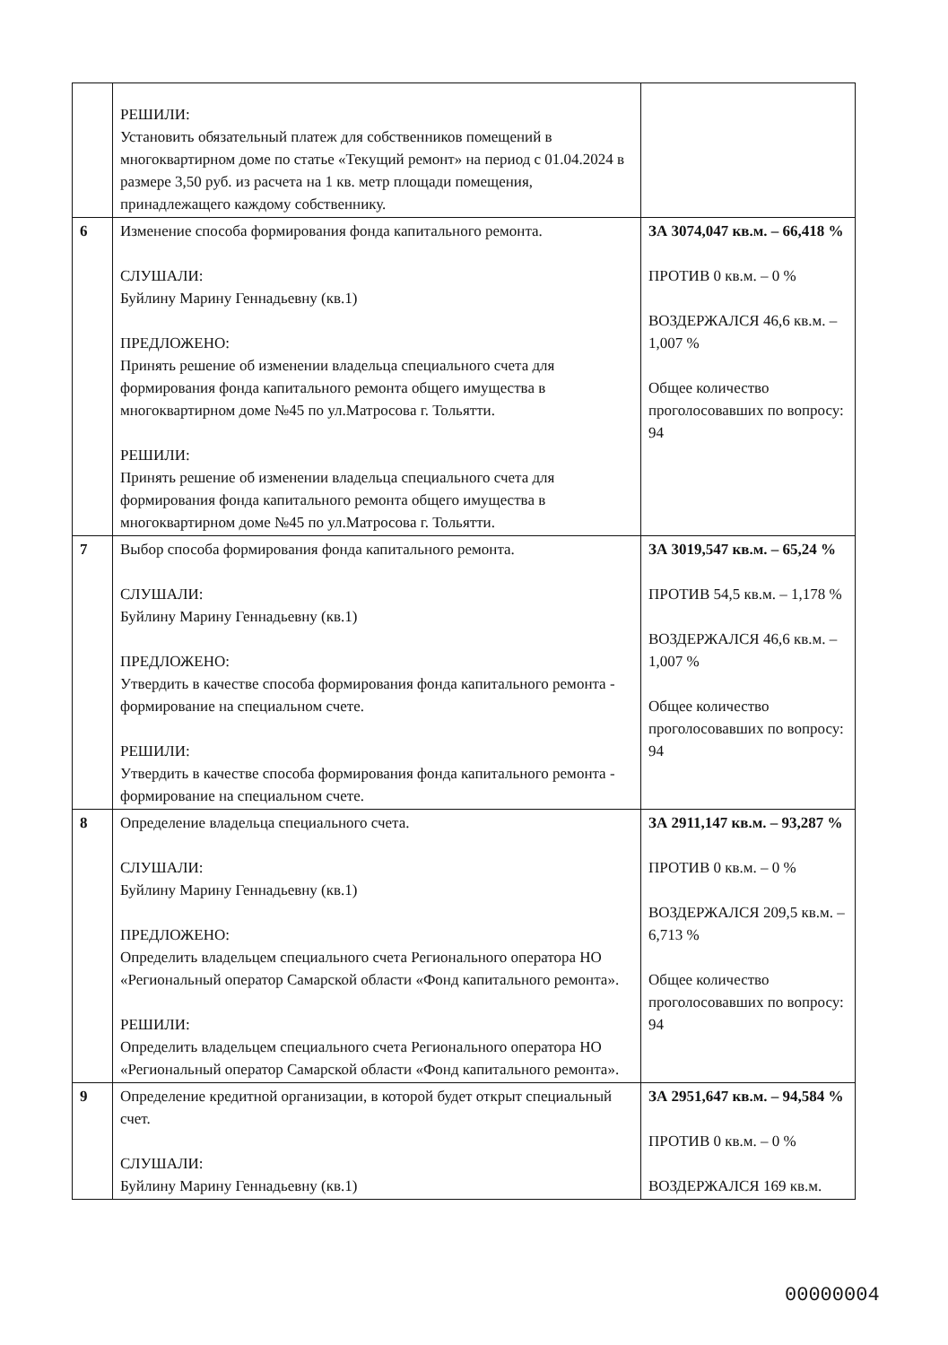| | РЕШИЛИ: Установить обязательный платеж для собственников помещений в многоквартирном доме по статье «Текущий ремонт» на период с 01.04.2024 в размере 3,50 руб. из расчета на 1 кв. метр площади помещения, принадлежащего каждому собственнику. | |
| 6 | Изменение способа формирования фонда капитального ремонта. СЛУШАЛИ: Буйлину Марину Геннадьевну (кв.1) ПРЕДЛОЖЕНО: Принять решение об изменении владельца специального счета для формирования фонда капитального ремонта общего имущества в многоквартирном доме №45 по ул.Матросова г. Тольятти. РЕШИЛИ: Принять решение об изменении владельца специального счета для формирования фонда капитального ремонта общего имущества в многоквартирном доме №45 по ул.Матросова г. Тольятти. | ЗА 3074,047 кв.м. – 66,418 % ПРОТИВ 0 кв.м. – 0 % ВОЗДЕРЖАЛСЯ 46,6 кв.м. – 1,007 % Общее количество проголосовавших по вопросу: 94 |
| 7 | Выбор способа формирования фонда капитального ремонта. СЛУШАЛИ: Буйлину Марину Геннадьевну (кв.1) ПРЕДЛОЖЕНО: Утвердить в качестве способа формирования фонда капитального ремонта - формирование на специальном счете. РЕШИЛИ: Утвердить в качестве способа формирования фонда капитального ремонта - формирование на специальном счете. | ЗА 3019,547 кв.м. – 65,24 % ПРОТИВ 54,5 кв.м. – 1,178 % ВОЗДЕРЖАЛСЯ 46,6 кв.м. – 1,007 % Общее количество проголосовавших по вопросу: 94 |
| 8 | Определение владельца специального счета. СЛУШАЛИ: Буйлину Марину Геннадьевну (кв.1) ПРЕДЛОЖЕНО: Определить владельцем специального счета Регионального оператора НО «Региональный оператор Самарской области «Фонд капитального ремонта». РЕШИЛИ: Определить владельцем специального счета Регионального оператора НО «Региональный оператор Самарской области «Фонд капитального ремонта». | ЗА 2911,147 кв.м. – 93,287 % ПРОТИВ 0 кв.м. – 0 % ВОЗДЕРЖАЛСЯ 209,5 кв.м. – 6,713 % Общее количество проголосовавших по вопросу: 94 |
| 9 | Определение кредитной организации, в которой будет открыт специальный счет. СЛУШАЛИ: Буйлину Марину Геннадьевну (кв.1) | ЗА 2951,647 кв.м. – 94,584 % ПРОТИВ 0 кв.м. – 0 % ВОЗДЕРЖАЛСЯ 169 кв.м. |
00000004